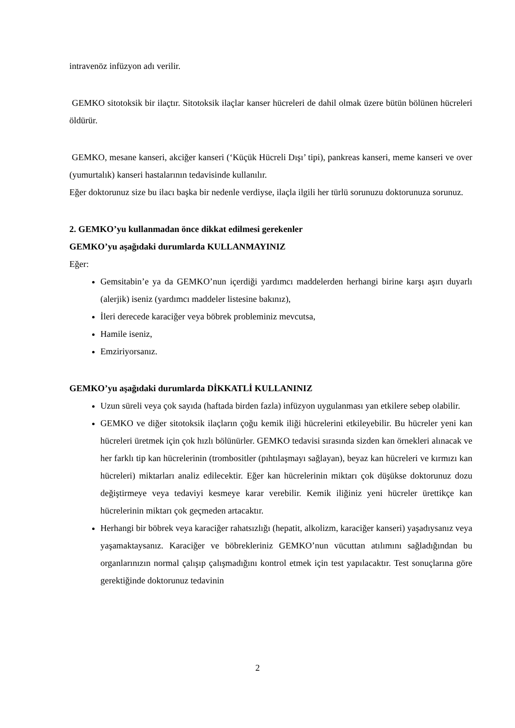intravenöz infüzyon adı verilir.
GEMKO sitotoksik bir ilaçtır. Sitotoksik ilaçlar kanser hücreleri de dahil olmak üzere bütün bölünen hücreleri öldürür.
GEMKO, mesane kanseri, akciğer kanseri (‘Küçük Hücreli Dışı’ tipi), pankreas kanseri, meme kanseri ve over (yumurtalık) kanseri hastalarının tedavisinde kullanılır.
Eğer doktorunuz size bu ilacı başka bir nedenle verdiyse, ilaçla ilgili her türlü sorunuzu doktorunuza sorunuz.
2. GEMKO’yu kullanmadan önce dikkat edilmesi gerekenler
GEMKO’yu aşağıdaki durumlarda KULLANMAYINIZ
Eğer:
Gemsitabin’e ya da GEMKO’nun içerdiği yardımcı maddelerden herhangi birine karşı aşırı duyarlı (alerjik) iseniz (yardımcı maddeler listesine bakınız),
İleri derecede karaciğer veya böbrek probleminiz mevcutsa,
Hamile iseniz,
Emziriyorsanız.
GEMKO’yu aşağıdaki durumlarda DİKKATLİ KULLANINIZ
Uzun süreli veya çok sayıda (haftada birden fazla) infüzyon uygulanması yan etkilere sebep olabilir.
GEMKO ve diğer sitotoksik ilaçların çoğu kemik iliği hücrelerini etkileyebilir. Bu hücreler yeni kan hücreleri üretmek için çok hızlı bölünürler. GEMKO tedavisi sırasında sizden kan örnekleri alınacak ve her farklı tip kan hücrelerinin (trombositler (pıhtılaşmayı sağlayan), beyaz kan hücreleri ve kırmızı kan hücreleri) miktarları analiz edilecektir. Eğer kan hücrelerinin miktarı çok düşükse doktorunuz dozu değiştirmeye veya tedaviyi kesmeye karar verebilir. Kemik iliğiniz yeni hücreler ürettikçe kan hücrelerinin miktarı çok geçmeden artacaktır.
Herhangi bir böbrek veya karaciğer rahatsızlığı (hepatit, alkolizm, karaciğer kanseri) yaşadıysanız veya yaşamaktaysanız. Karaciğer ve böbrekleriniz GEMKO’nun vücuttan atılımını sağladığından bu organlarınızın normal çalışıp çalışmadığını kontrol etmek için test yapılacaktır. Test sonuçlarına göre gerektiğinde doktorunuz tedavinin
2